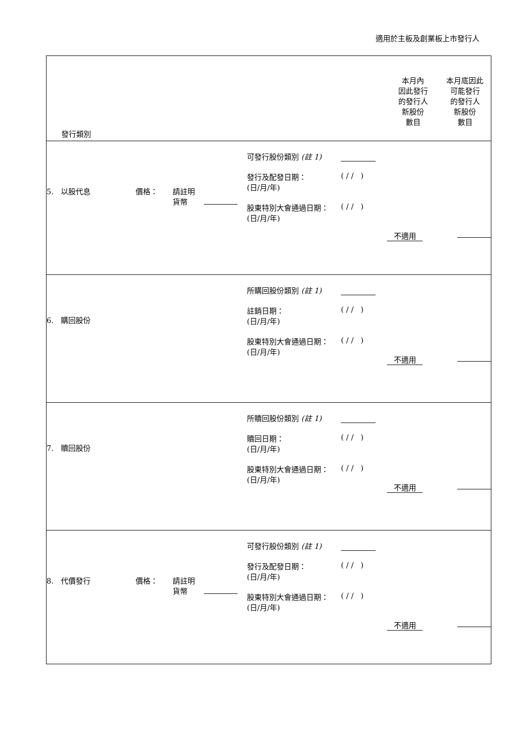適用於主板及創業板上市發行人
| 發行類別 | | | | 本月內 因此發行 的發行人 新股份 數目 | 本月底因此 可能發行 的發行人 新股份 數目 |
| 5. 以股代息 | 價格： | 請註明 貨幣 | 可發行股份類別 (註 1) 發行及配發日期： (日/月/年) ( / / ) 股東特別大會通過日期： (日/月/年) ( / / ) | 不適用 | |
| 6. 購回股份 | | | 所購回股份類別 (註 1) 註銷日期： (日/月/年) ( / / ) 股東特別大會通過日期： (日/月/年) ( / / ) | 不適用 | |
| 7. 贖回股份 | | | 所贖回股份類別 (註 1) 贖回日期： (日/月/年) ( / / ) 股東特別大會通過日期： (日/月/年) ( / / ) | 不適用 | |
| 8. 代價發行 | 價格： | 請註明 貨幣 | 可發行股份類別 (註 1) 發行及配發日期： (日/月/年) ( / / ) 股東特別大會通過日期： (日/月/年) ( / / ) | 不適用 | |